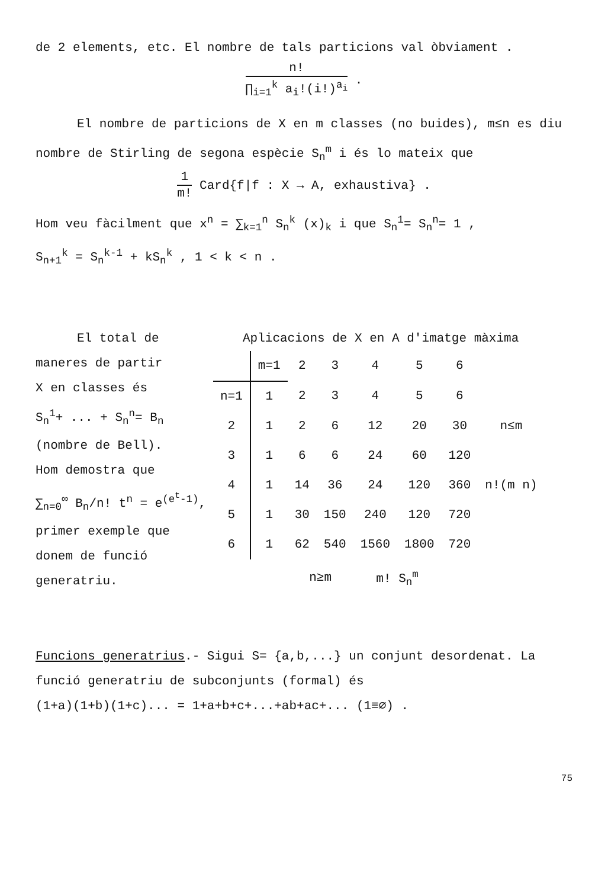de 2 elements, etc. El nombre de tals particions val òbviament .
n! ∏<sub>i=1</sub><sup>k</sup> a<sub>i</sub>!(i!)<sup>a<sub>i</sub></sup> .
El nombre de particions de X en m classes (no buides), m≤n es diu nombre de Stirling de segona espècie S<sub>n</sub><sup>m</sup> i és lo mateix que
1 m! Card{f|f : X → A, exhaustiva} .
Hom veu fàcilment que x<sup>n</sup> = ∑<sub>k=1</sub><sup>n</sup> S<sub>n</sub><sup>k</sup> (x)<sub>k</sub> i que S<sub>n</sub><sup>1</sup>= S<sub>n</sub><sup>n</sup>= 1 ,
S<sub>n+1</sub><sup>k</sup> = S<sub>n</sub><sup>k-1</sup> + kS<sub>n</sub><sup>k</sup> , 1 < k < n .
El total de
maneres de partir
X en classes és
S<sub>n</sub><sup>1</sup>+ ... + S<sub>n</sub><sup>n</sup>= B<sub>n</sub>
(nombre de Bell).
Hom demostra que
∑<sub>n=0</sub><sup>∞</sup> B<sub>n</sub>/n! t<sup>n</sup> = e<sup>(e<sup>t</sup>-1)</sup>,
primer exemple que
donem de funció generatriu.
Aplicacions de X en A d'imatge màxima
| | m=1 | 2 | 3 | 4 | 5 | 6 | |
| --- | --- | --- | --- | --- | --- | --- | --- |
| n=1 | 1 | 2 | 3 | 4 | 5 | 6 | |
| 2 | 1 | 2 | 6 | 12 | 20 | 30 | n≤m |
| 3 | 1 | 6 | 6 | 24 | 60 | 120 | |
| 4 | 1 | 14 | 36 | 24 | 120 | 360 | n!(m n) |
| 5 | 1 | 30 | 150 | 240 | 120 | 720 | |
| 6 | 1 | 62 | 540 | 1560 | 1800 | 720 | |
| | | n≥m | | m! S<sub>n</sub><sup>m</sup> | | | |
Funcions generatrius.- Sigui S= {a,b,...} un conjunt desordenat. La funció generatriu de subconjunts (formal) és
(1+a)(1+b)(1+c)... = 1+a+b+c+...+ab+ac+... (1≡∅) .
75